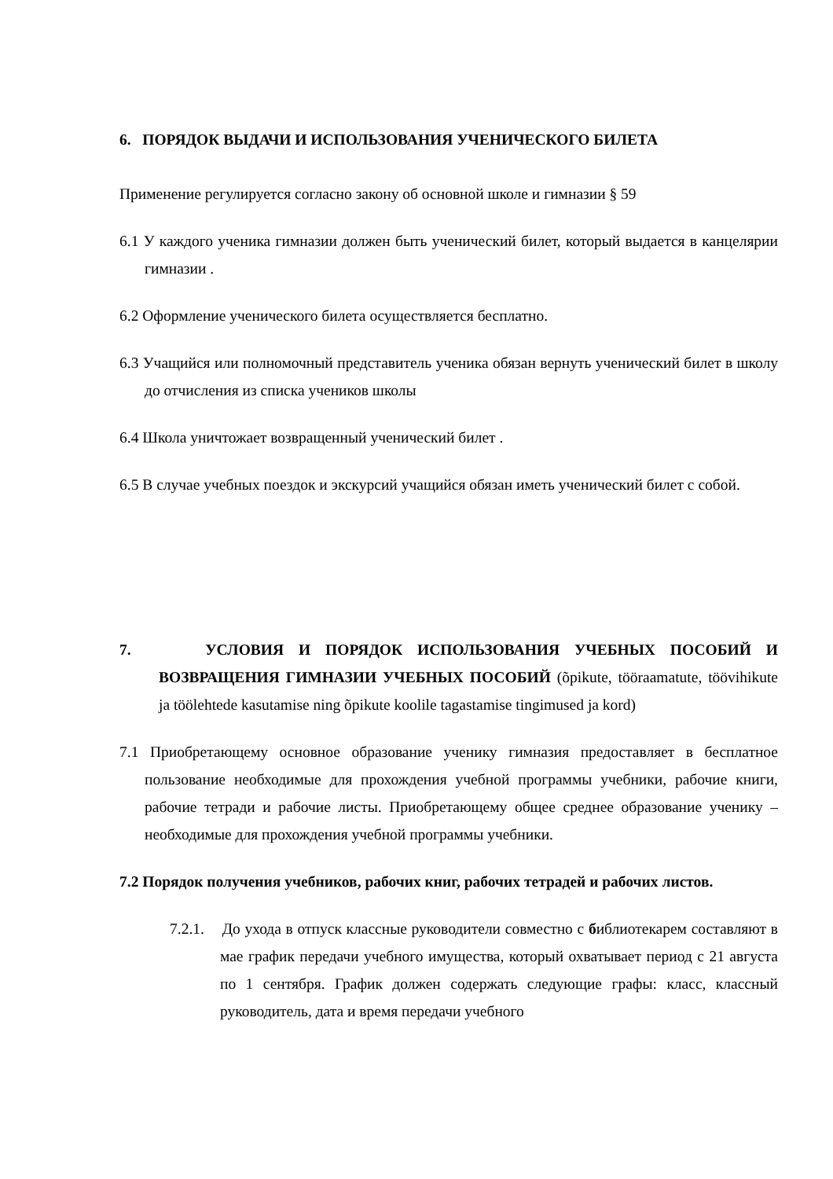6. ПОРЯДОК ВЫДАЧИ И ИСПОЛЬЗОВАНИЯ УЧЕНИЧЕСКОГО БИЛЕТА
Применение регулируется согласно закону об основной школе и гимназии § 59
6.1 У каждого ученика гимназии должен быть ученический билет, который выдается в канцелярии гимназии .
6.2 Оформление ученического билета осуществляется бесплатно.
6.3 Учащийся или полномочный представитель ученика обязан вернуть ученический билет в школу до отчисления из списка учеников школы
6.4 Школа уничтожает возвращенный ученический билет .
6.5 В случае учебных поездок и экскурсий учащийся обязан иметь ученический билет с собой.
7. УСЛОВИЯ И ПОРЯДОК ИСПОЛЬЗОВАНИЯ УЧЕБНЫХ ПОСОБИЙ И ВОЗВРАЩЕНИЯ ГИМНАЗИИ УЧЕБНЫХ ПОСОБИЙ (õpikute, tööraamatute, töövihikute ja töölehtede kasutamise ning õpikute koolile tagastamise tingimused ja kord)
7.1 Приобретающему основное образование ученику гимназия предоставляет в бесплатное пользование необходимые для прохождения учебной программы учебники, рабочие книги, рабочие тетради и рабочие листы. Приобретающему общее среднее образование ученику – необходимые для прохождения учебной программы учебники.
7.2 Порядок получения учебников, рабочих книг, рабочих тетрадей и рабочих листов.
7.2.1. До ухода в отпуск классные руководители совместно с библиотекарем составляют в мае график передачи учебного имущества, который охватывает период с 21 августа по 1 сентября. График должен содержать следующие графы: класс, классный руководитель, дата и время передачи учебного